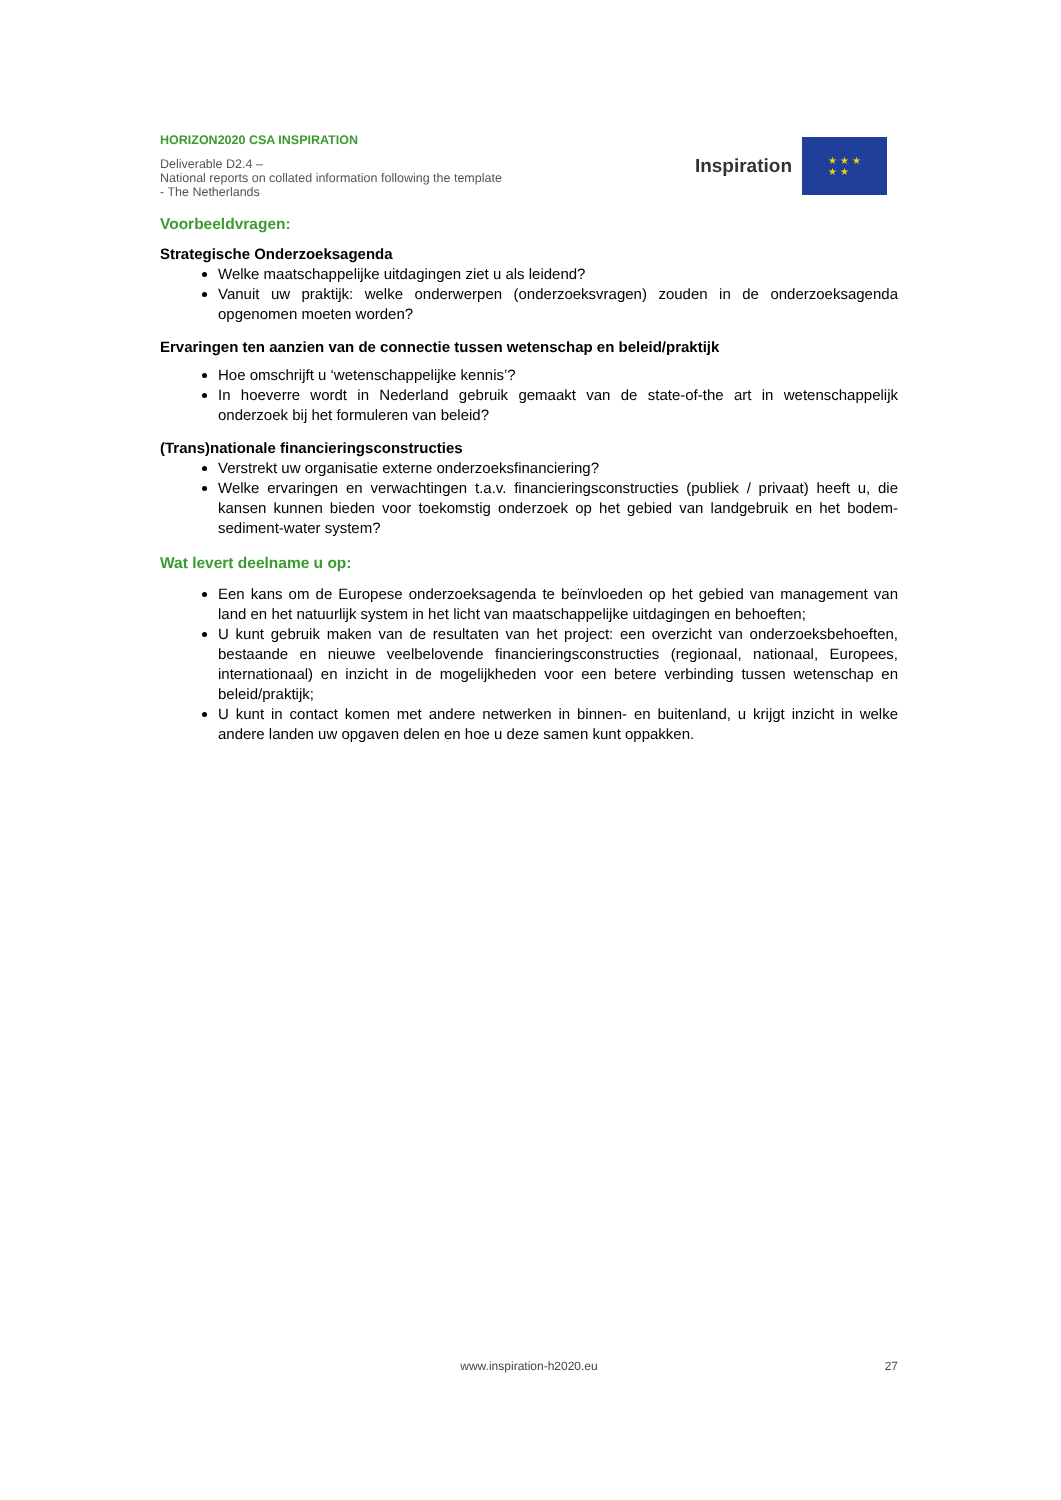HORIZON2020 CSA INSPIRATION
Deliverable D2.4 –
National reports on collated information following the template - The Netherlands
Inspiration
★ ★ ★
★ ★
Voorbeeldvragen:
Strategische Onderzoeksagenda
Welke maatschappelijke uitdagingen ziet u als leidend?
Vanuit uw praktijk: welke onderwerpen (onderzoeksvragen) zouden in de onderzoeksagenda opgenomen moeten worden?
Ervaringen ten aanzien van de connectie tussen wetenschap en beleid/praktijk
Hoe omschrijft u ‘wetenschappelijke kennis’?
In hoeverre wordt in Nederland gebruik gemaakt van de state-of-the art in wetenschappelijk onderzoek bij het formuleren van beleid?
(Trans)nationale financieringsconstructies
Verstrekt uw organisatie externe onderzoeksfinanciering?
Welke ervaringen en verwachtingen t.a.v. financieringsconstructies (publiek / privaat) heeft u, die kansen kunnen bieden voor toekomstig onderzoek op het gebied van landgebruik en het bodem-sediment-water system?
Wat levert deelname u op:
Een kans om de Europese onderzoeksagenda te beïnvloeden op het gebied van management van land en het natuurlijk system in het licht van maatschappelijke uitdagingen en behoeften;
U kunt gebruik maken van de resultaten van het project: een overzicht van onderzoeksbehoeften, bestaande en nieuwe veelbelovende financieringsconstructies (regionaal, nationaal, Europees, internationaal) en inzicht in de mogelijkheden voor een betere verbinding tussen wetenschap en beleid/praktijk;
U kunt in contact komen met andere netwerken in binnen- en buitenland, u krijgt inzicht in welke andere landen uw opgaven delen en hoe u deze samen kunt oppakken.
www.inspiration-h2020.eu
27